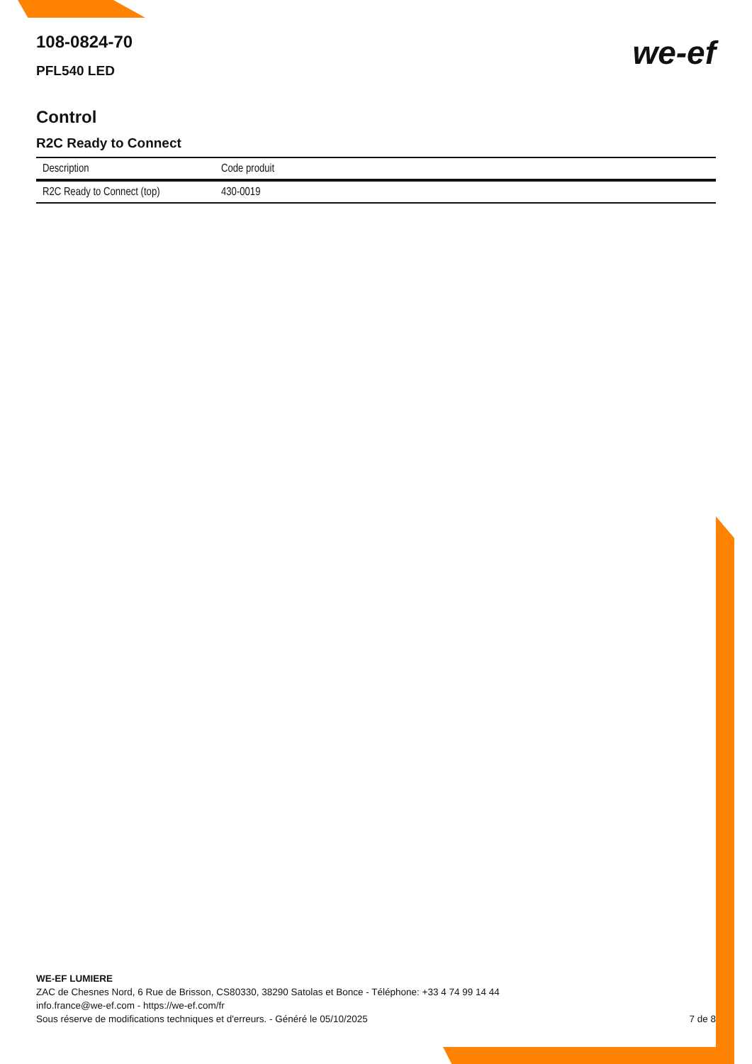we-ef
108-0824-70
PFL540 LED
Control
R2C Ready to Connect
| Description | Code produit |
| --- | --- |
| R2C Ready to Connect (top) | 430-0019 |
WE-EF LUMIERE
ZAC de Chesnes Nord, 6 Rue de Brisson, CS80330, 38290 Satolas et Bonce - Téléphone: +33 4 74 99 14 44
info.france@we-ef.com - https://we-ef.com/fr
7 de 8 Sous réserve de modifications techniques et d'erreurs. - Généré le 05/10/2025